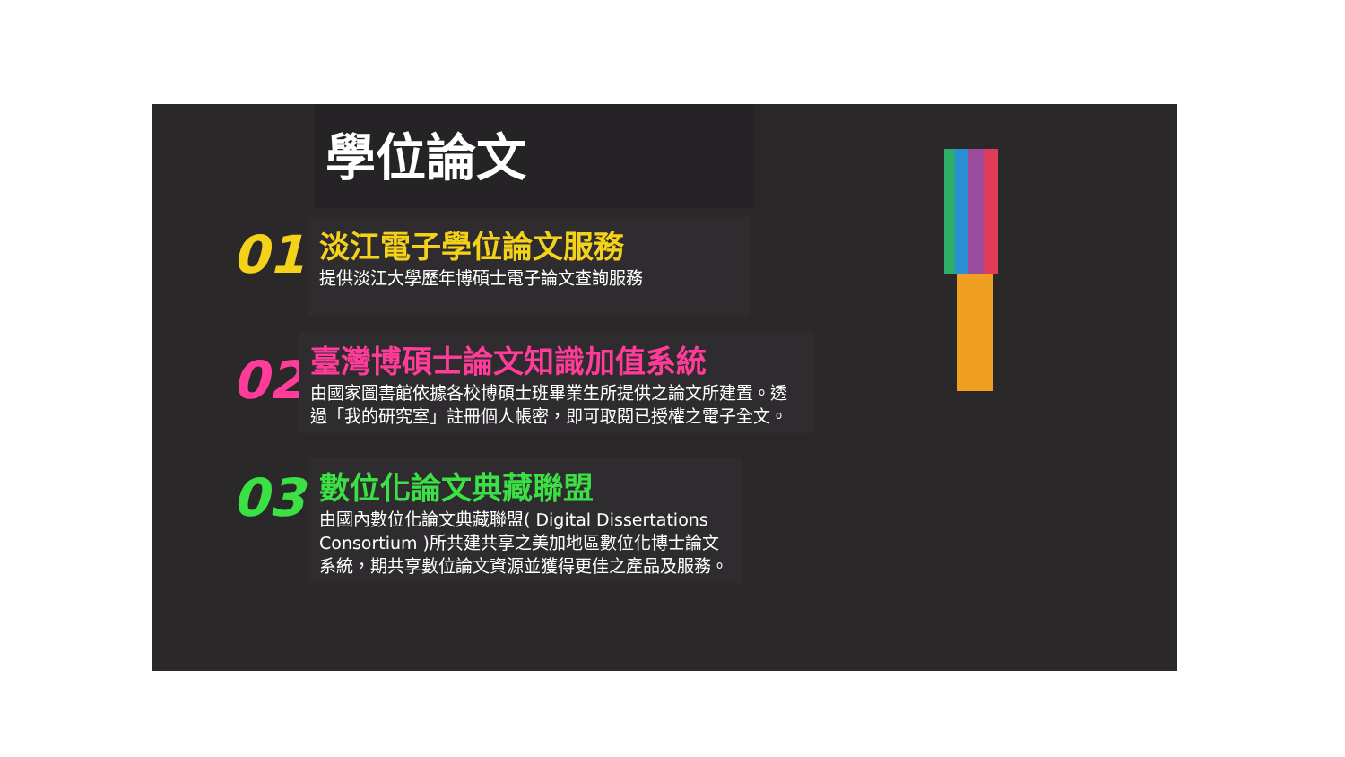學位論文
01
淡江電子學位論文服務
提供淡江大學歷年博碩士電子論文查詢服務
02
臺灣博碩士論文知識加值系統
由國家圖書館依據各校博碩士班畢業生所提供之論文所建置。透過「我的研究室」註冊個人帳密，即可取閱已授權之電子全文。
03
數位化論文典藏聯盟
由國內數位化論文典藏聯盟( Digital Dissertations Consortium )所共建共享之美加地區數位化博士論文系統，期共享數位論文資源並獲得更佳之產品及服務。